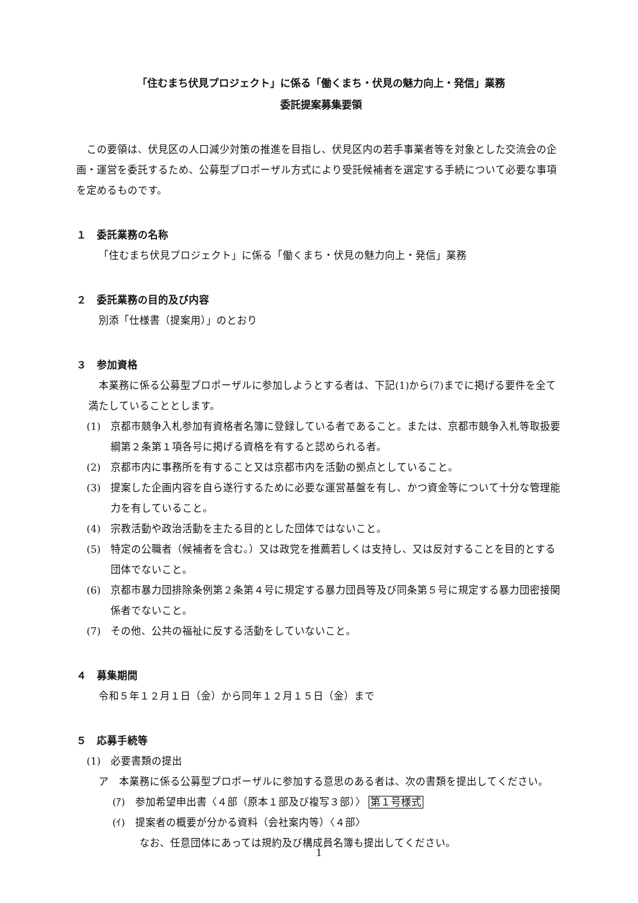「住むまち伏見プロジェクト」に係る「働くまち・伏見の魅力向上・発信」業務
委託提案募集要領
この要領は、伏見区の人口減少対策の推進を目指し、伏見区内の若手事業者等を対象とした交流会の企画・運営を委託するため、公募型プロポーザル方式により受託候補者を選定する手続について必要な事項を定めるものです。
１　委託業務の名称
「住むまち伏見プロジェクト」に係る「働くまち・伏見の魅力向上・発信」業務
２　委託業務の目的及び内容
別添「仕様書（提案用）」のとおり
３　参加資格
本業務に係る公募型プロポーザルに参加しようとする者は、下記(1)から(7)までに掲げる要件を全て満たしていることとします。
(1)　京都市競争入札参加有資格者名簿に登録している者であること。または、京都市競争入札等取扱要綱第２条第１項各号に掲げる資格を有すると認められる者。
(2)　京都市内に事務所を有すること又は京都市内を活動の拠点としていること。
(3)　提案した企画内容を自ら遂行するために必要な運営基盤を有し、かつ資金等について十分な管理能力を有していること。
(4)　宗教活動や政治活動を主たる目的とした団体ではないこと。
(5)　特定の公職者（候補者を含む。）又は政党を推薦若しくは支持し、又は反対することを目的とする団体でないこと。
(6)　京都市暴力団排除条例第２条第４号に規定する暴力団員等及び同条第５号に規定する暴力団密接関係者でないこと。
(7)　その他、公共の福祉に反する活動をしていないこと。
４　募集期間
令和５年１２月１日（金）から同年１２月１５日（金）まで
５　応募手続等
(1)　必要書類の提出
ア　本業務に係る公募型プロポーザルに参加する意思のある者は、次の書類を提出してください。
(ｱ)　参加希望申出書〈４部（原本１部及び複写３部）〉 第１号様式
(ｲ)　提案者の概要が分かる資料（会社案内等）〈４部〉
なお、任意団体にあっては規約及び構成員名簿も提出してください。
1